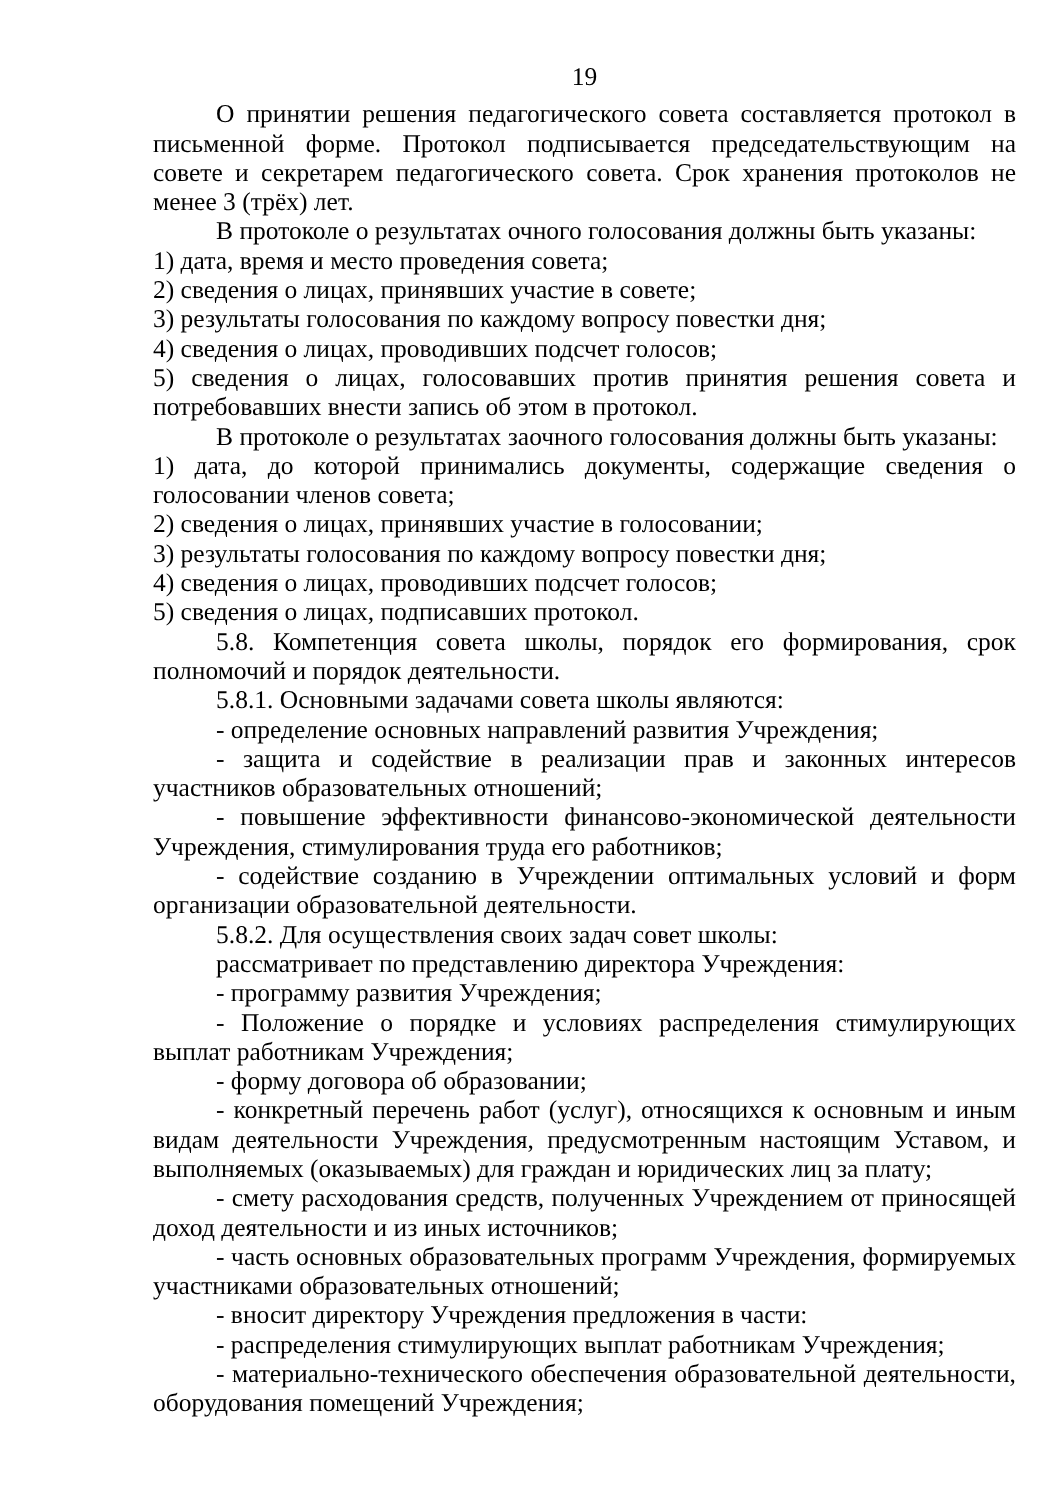19
О принятии решения педагогического совета составляется протокол в письменной форме. Протокол подписывается председательствующим на совете и секретарем педагогического совета. Срок хранения протоколов не менее 3 (трёх) лет.
В протоколе о результатах очного голосования должны быть указаны:
1) дата, время и место проведения совета;
2) сведения о лицах, принявших участие в совете;
3) результаты голосования по каждому вопросу повестки дня;
4) сведения о лицах, проводивших подсчет голосов;
5) сведения о лицах, голосовавших против принятия решения совета и потребовавших внести запись об этом в протокол.
В протоколе о результатах заочного голосования должны быть указаны:
1) дата, до которой принимались документы, содержащие сведения о голосовании членов совета;
2) сведения о лицах, принявших участие в голосовании;
3) результаты голосования по каждому вопросу повестки дня;
4) сведения о лицах, проводивших подсчет голосов;
5) сведения о лицах, подписавших протокол.
5.8. Компетенция совета школы, порядок его формирования, срок полномочий и порядок деятельности.
5.8.1. Основными задачами совета школы являются:
- определение основных направлений развития Учреждения;
- защита и содействие в реализации прав и законных интересов участников образовательных отношений;
- повышение эффективности финансово-экономической деятельности Учреждения, стимулирования труда его работников;
- содействие созданию в Учреждении оптимальных условий и форм организации образовательной деятельности.
5.8.2. Для осуществления своих задач совет школы:
рассматривает по представлению директора Учреждения:
- программу развития Учреждения;
- Положение о порядке и условиях распределения стимулирующих выплат работникам Учреждения;
- форму договора об образовании;
- конкретный перечень работ (услуг), относящихся к основным и иным видам деятельности Учреждения, предусмотренным настоящим Уставом, и выполняемых (оказываемых) для граждан и юридических лиц за плату;
- смету расходования средств, полученных Учреждением от приносящей доход деятельности и из иных источников;
- часть основных образовательных программ Учреждения, формируемых участниками образовательных отношений;
- вносит директору Учреждения предложения в части:
- распределения стимулирующих выплат работникам Учреждения;
- материально-технического обеспечения образовательной деятельности, оборудования помещений Учреждения;